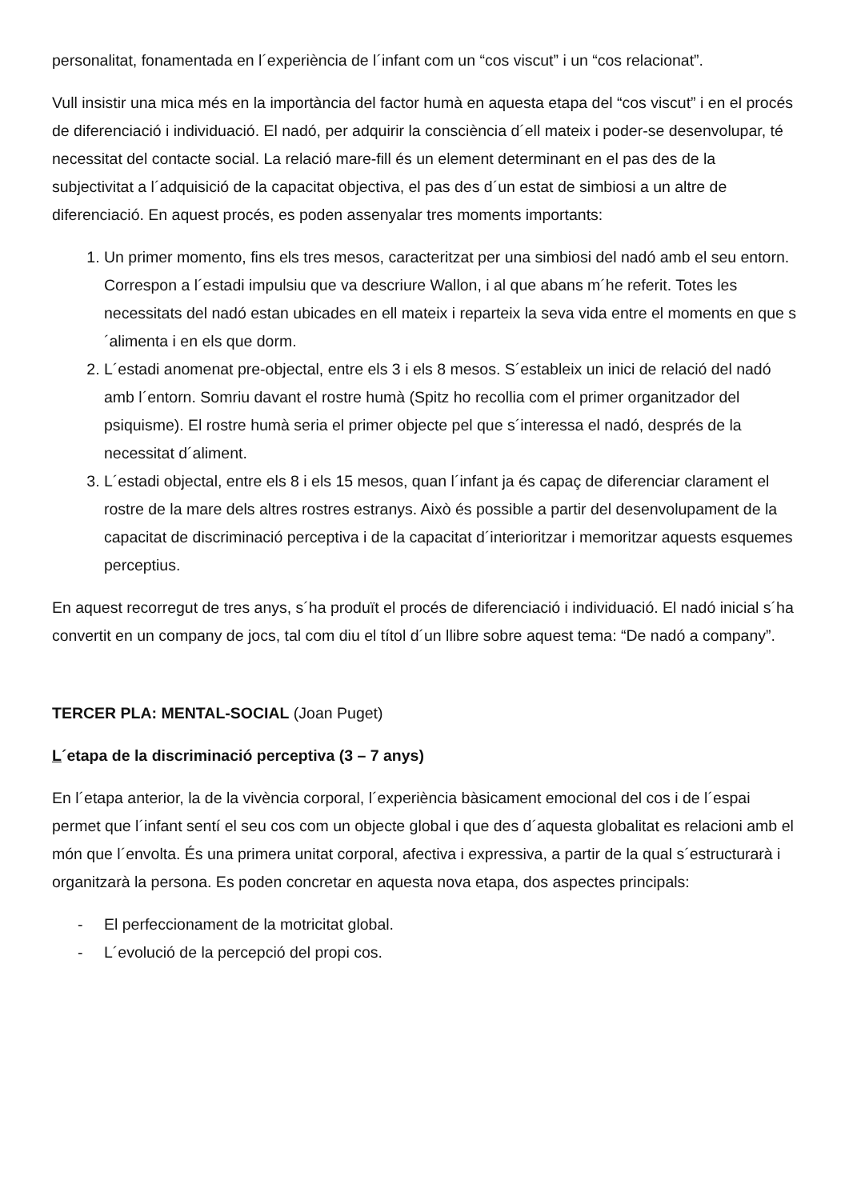personalitat, fonamentada en l´experiència de l´infant com un “cos viscut” i un “cos relacionat”.
Vull insistir una mica més en la importància del factor humà en aquesta etapa del “cos viscut” i en el procés de diferenciació i individuació. El nadó, per adquirir la consciència d´ell mateix i poder-se desenvolupar, té necessitat del contacte social. La relació mare-fill és un element determinant en el pas des de la subjectivitat a l´adquisició de la capacitat objectiva, el pas des d´un estat de simbiosi a un altre de diferenciació. En aquest procés, es poden assenyalar tres moments importants:
1. Un primer momento, fins els tres mesos, caracteritzat per una simbiosi del nadó amb el seu entorn. Correspon a l´estadi impulsiu que va descriure Wallon, i al que abans m´he referit. Totes les necessitats del nadó estan ubicades en ell mateix i reparteix la seva vida entre el moments en que s´alimenta i en els que dorm.
2. L´estadi anomenat pre-objectal, entre els 3 i els 8 mesos. S´estableix un inici de relació del nadó amb l´entorn. Somriu davant el rostre humà (Spitz ho recollia com el primer organitzador del psiquisme). El rostre humà seria el primer objecte pel que s´interessa el nadó, després de la necessitat d´aliment.
3. L´estadi objectal, entre els 8 i els 15 mesos, quan l´infant ja és capaç de diferenciar clarament el rostre de la mare dels altres rostres estranys. Això és possible a partir del desenvolupament de la capacitat de discriminació perceptiva i de la capacitat d´interioritzar i memoritzar aquests esquemes perceptius.
En aquest recorregut de tres anys, s´ha produït el procés de diferenciació i individuació. El nadó inicial s´ha convertit en un company de jocs, tal com diu el títol d´un llibre sobre aquest tema: “De nadó a company”.
TERCER PLA: MENTAL-SOCIAL (Joan Puget)
L´etapa de la discriminació perceptiva (3 – 7 anys)
En l´etapa anterior, la de la vivència corporal, l´experiència bàsicament emocional del cos i de l´espai permet que l´infant sentí el seu cos com un objecte global i que des d´aquesta globalitat es relacioni amb el món que l´envolta. És una primera unitat corporal, afectiva i expressiva, a partir de la qual s´estructurarà i organitzarà la persona. Es poden concretar en aquesta nova etapa, dos aspectes principals:
- El perfeccionament de la motricitat global.
- L´evolució de la percepció del propi cos.